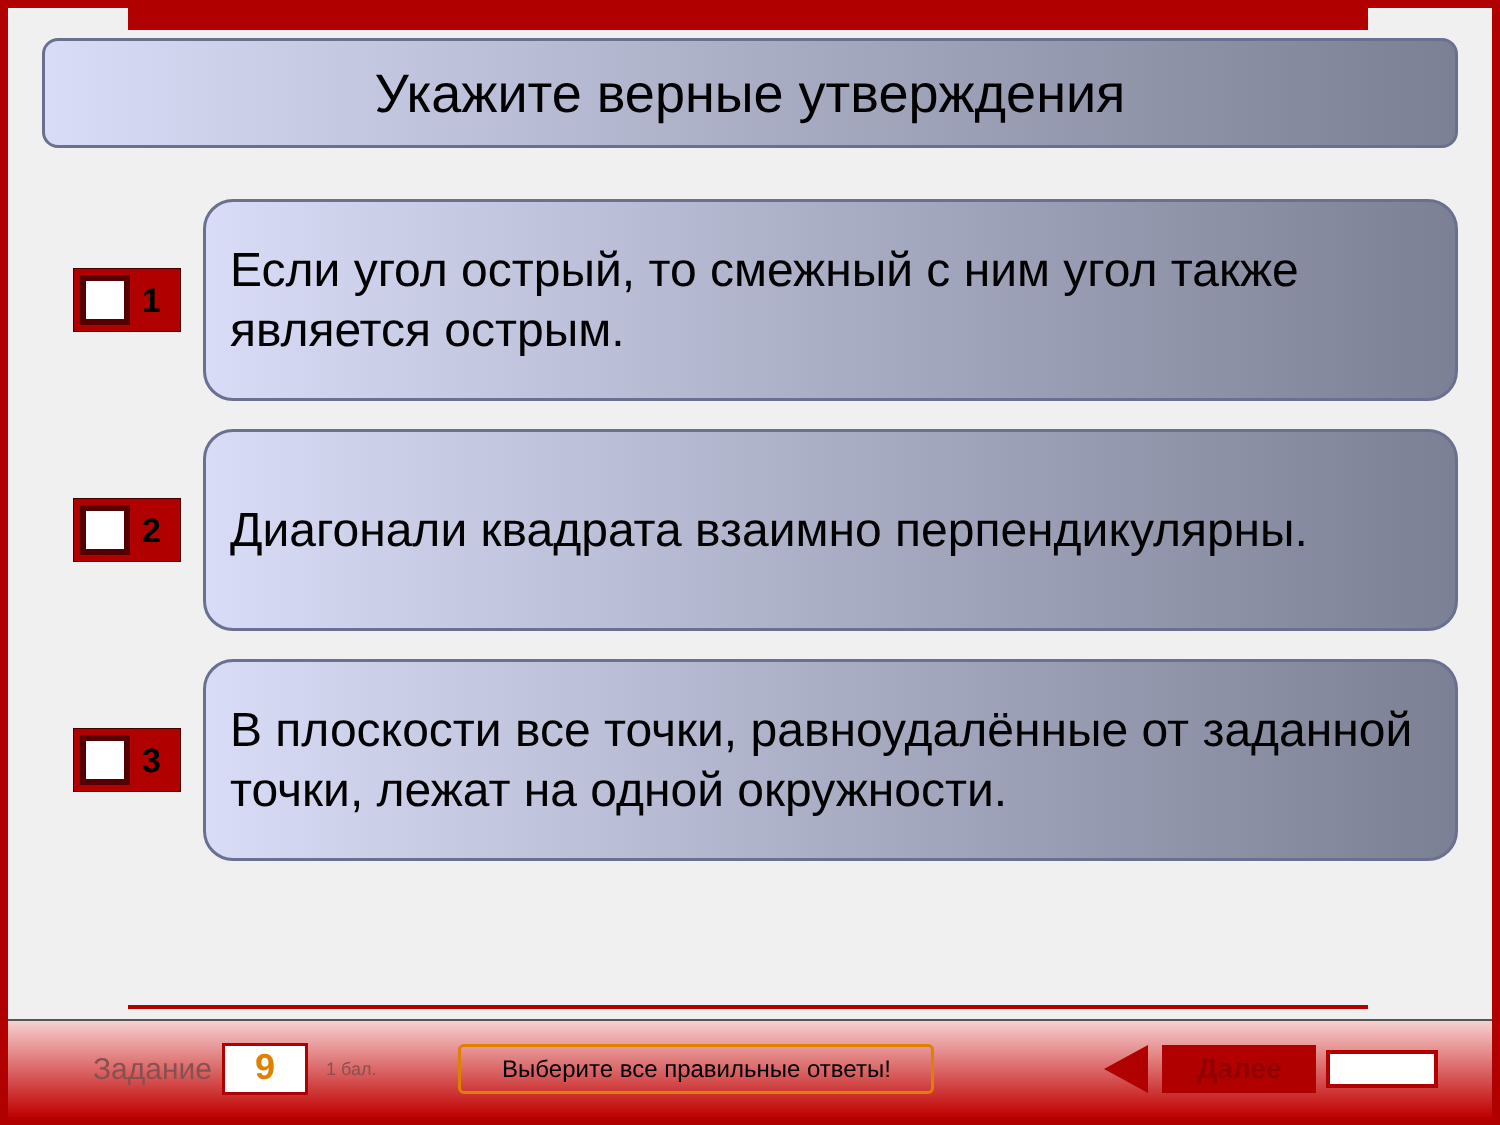Укажите верные утверждения
1
Если угол острый, то смежный с ним угол также является острым.
2
Диагонали квадрата взаимно перпендикулярны.
3
В плоскости все точки, равноудалённые от заданной точки, лежат на одной окружности.
Задание
9
1 бал.
Выберите все правильные ответы!
Далее